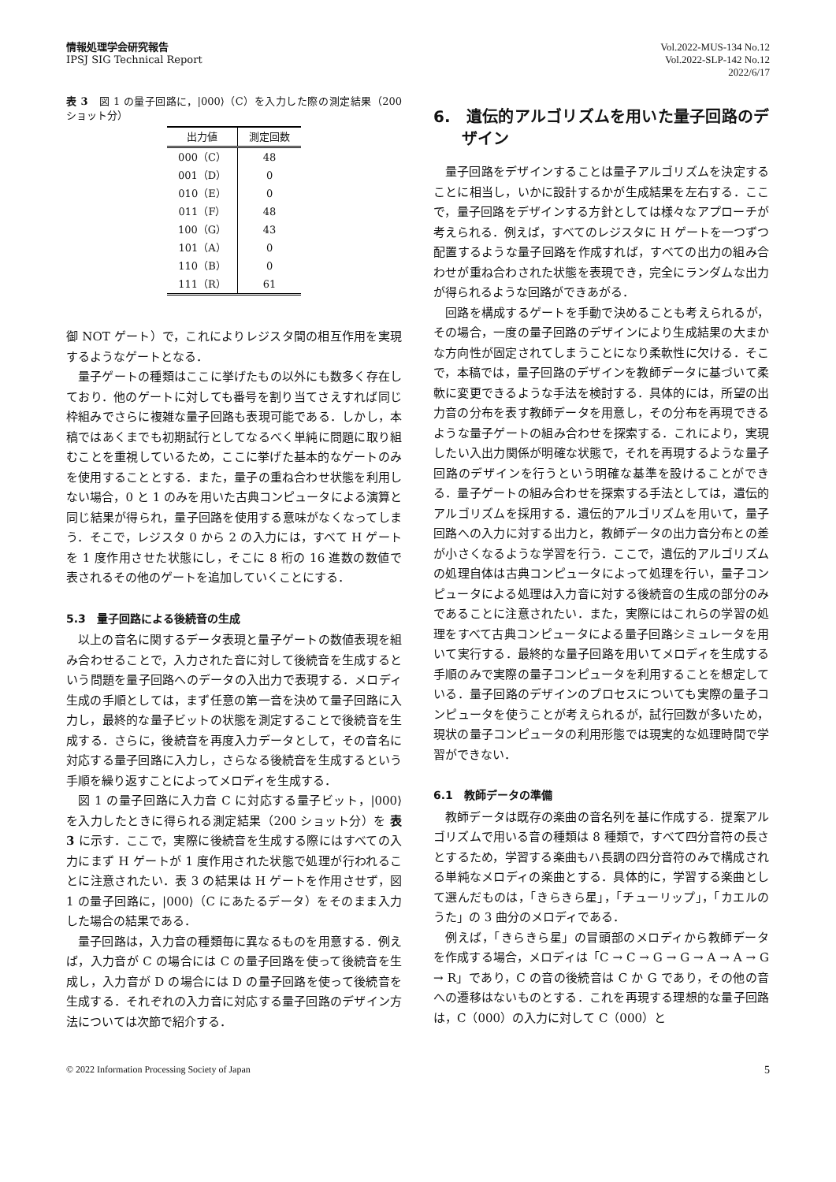情報処理学会研究報告
IPSJ SIG Technical Report
Vol.2022-MUS-134 No.12
Vol.2022-SLP-142 No.12
2022/6/17
表 3　図 1 の量子回路に，|000⟩（C）を入力した際の測定結果（200 ショット分）
| 出力値 | 測定回数 |
| --- | --- |
| 000（C） | 48 |
| 001（D） | 0 |
| 010（E） | 0 |
| 011（F） | 48 |
| 100（G） | 43 |
| 101（A） | 0 |
| 110（B） | 0 |
| 111（R） | 61 |
御 NOT ゲート）で，これによりレジスタ間の相互作用を実現するようなゲートとなる．
量子ゲートの種類はここに挙げたもの以外にも数多く存在しており．他のゲートに対しても番号を割り当てさえすれば同じ枠組みでさらに複雑な量子回路も表現可能である．しかし，本稿ではあくまでも初期試行としてなるべく単純に問題に取り組むことを重視しているため，ここに挙げた基本的なゲートのみを使用することとする．また，量子の重ね合わせ状態を利用しない場合，0 と 1 のみを用いた古典コンピュータによる演算と同じ結果が得られ，量子回路を使用する意味がなくなってしまう．そこで，レジスタ 0 から 2 の入力には，すべて H ゲートを 1 度作用させた状態にし，そこに 8 桁の 16 進数の数値で表されるその他のゲートを追加していくことにする．
5.3　量子回路による後続音の生成
以上の音名に関するデータ表現と量子ゲートの数値表現を組み合わせることで，入力された音に対して後続音を生成するという問題を量子回路へのデータの入出力で表現する．メロディ生成の手順としては，まず任意の第一音を決めて量子回路に入力し，最終的な量子ビットの状態を測定することで後続音を生成する．さらに，後続音を再度入力データとして，その音名に対応する量子回路に入力し，さらなる後続音を生成するという手順を繰り返すことによってメロディを生成する．
図 1 の量子回路に入力音 C に対応する量子ビット，|000⟩ を入力したときに得られる測定結果（200 ショット分）を 表 3 に示す．ここで，実際に後続音を生成する際にはすべての入力にまず H ゲートが 1 度作用された状態で処理が行われることに注意されたい．表 3 の結果は H ゲートを作用させず，図 1 の量子回路に，|000⟩（C にあたるデータ）をそのまま入力した場合の結果である．
量子回路は，入力音の種類毎に異なるものを用意する．例えば，入力音が C の場合には C の量子回路を使って後続音を生成し，入力音が D の場合には D の量子回路を使って後続音を生成する．それぞれの入力音に対応する量子回路のデザイン方法については次節で紹介する．
6.　遺伝的アルゴリズムを用いた量子回路のデザイン
量子回路をデザインすることは量子アルゴリズムを決定することに相当し，いかに設計するかが生成結果を左右する．ここで，量子回路をデザインする方針としては様々なアプローチが考えられる．例えば，すべてのレジスタに H ゲートを一つずつ配置するような量子回路を作成すれば，すべての出力の組み合わせが重ね合わされた状態を表現でき，完全にランダムな出力が得られるような回路ができあがる．
回路を構成するゲートを手動で決めることも考えられるが，その場合，一度の量子回路のデザインにより生成結果の大まかな方向性が固定されてしまうことになり柔軟性に欠ける．そこで，本稿では，量子回路のデザインを教師データに基づいて柔軟に変更できるような手法を検討する．具体的には，所望の出力音の分布を表す教師データを用意し，その分布を再現できるような量子ゲートの組み合わせを探索する．これにより，実現したい入出力関係が明確な状態で，それを再現するような量子回路のデザインを行うという明確な基準を設けることができる．量子ゲートの組み合わせを探索する手法としては，遺伝的アルゴリズムを採用する．遺伝的アルゴリズムを用いて，量子回路への入力に対する出力と，教師データの出力音分布との差が小さくなるような学習を行う．ここで，遺伝的アルゴリズムの処理自体は古典コンピュータによって処理を行い，量子コンピュータによる処理は入力音に対する後続音の生成の部分のみであることに注意されたい．また，実際にはこれらの学習の処理をすべて古典コンピュータによる量子回路シミュレータを用いて実行する．最終的な量子回路を用いてメロディを生成する手順のみで実際の量子コンピュータを利用することを想定している．量子回路のデザインのプロセスについても実際の量子コンピュータを使うことが考えられるが，試行回数が多いため，現状の量子コンピュータの利用形態では現実的な処理時間で学習ができない．
6.1　教師データの準備
教師データは既存の楽曲の音名列を基に作成する．提案アルゴリズムで用いる音の種類は 8 種類で，すべて四分音符の長さとするため，学習する楽曲もハ長調の四分音符のみで構成される単純なメロディの楽曲とする．具体的に，学習する楽曲として選んだものは，「きらきら星」，「チューリップ」，「カエルのうた」の 3 曲分のメロディである．
例えば，「きらきら星」の冒頭部のメロディから教師データを作成する場合，メロディは「C → C → G → G → A → A → G → R」であり，C の音の後続音は C か G であり，その他の音への遷移はないものとする．これを再現する理想的な量子回路は，C（000）の入力に対して C（000）と
© 2022 Information Processing Society of Japan 5